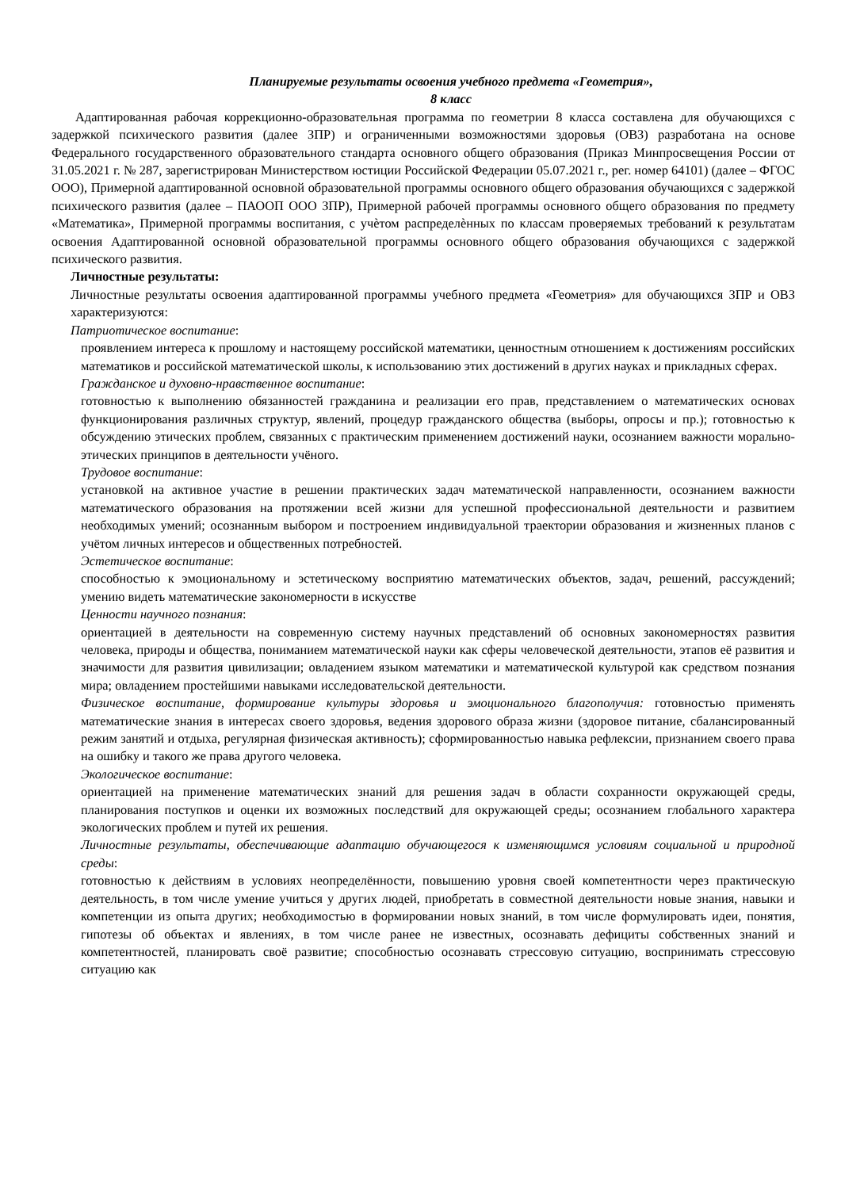Планируемые результаты освоения учебного предмета «Геометрия»,
8 класс
Адаптированная рабочая коррекционно-образовательная программа по геометрии 8 класса составлена для обучающихся с задержкой психического развития (далее ЗПР) и ограниченными возможностями здоровья (ОВЗ) разработана на основе Федерального государственного образовательного стандарта основного общего образования (Приказ Минпросвещения России от 31.05.2021 г. № 287, зарегистрирован Министерством юстиции Российской Федерации 05.07.2021 г., рег. номер 64101) (далее – ФГОС ООО), Примерной адаптированной основной образовательной программы основного общего образования обучающихся с задержкой психического развития (далее – ПАООП ООО ЗПР), Примерной рабочей программы основного общего образования по предмету «Математика», Примерной программы воспитания, с учѐтом распределѐнных по классам проверяемых требований к результатам освоения Адаптированной основной образовательной программы основного общего образования обучающихся с задержкой психического развития.
Личностные результаты:
Личностные результаты освоения адаптированной программы учебного предмета «Геометрия» для обучающихся ЗПР и ОВЗ характеризуются:
Патриотическое воспитание:
проявлением интереса к прошлому и настоящему российской математики, ценностным отношением к достижениям российских математиков и российской математической школы, к использованию этих достижений в других науках и прикладных сферах.
Гражданское и духовно-нравственное воспитание:
готовностью к выполнению обязанностей гражданина и реализации его прав, представлением о математических основах функционирования различных структур, явлений, процедур гражданского общества (выборы, опросы и пр.); готовностью к обсуждению этических проблем, связанных с практическим применением достижений науки, осознанием важности морально-этических принципов в деятельности учёного.
Трудовое воспитание:
установкой на активное участие в решении практических задач математической направленности, осознанием важности математического образования на протяжении всей жизни для успешной профессиональной деятельности и развитием необходимых умений; осознанным выбором и построением индивидуальной траектории образования и жизненных планов с учётом личных интересов и общественных потребностей.
Эстетическое воспитание:
способностью к эмоциональному и эстетическому восприятию математических объектов, задач, решений, рассуждений; умению видеть математические закономерности в искусстве
Ценности научного познания:
ориентацией в деятельности на современную систему научных представлений об основных закономерностях развития человека, природы и общества, пониманием математической науки как сферы человеческой деятельности, этапов её развития и значимости для развития цивилизации; овладением языком математики и математической культурой как средством познания мира; овладением простейшими навыками исследовательской деятельности.
Физическое воспитание, формирование культуры здоровья и эмоционального благополучия: готовностью применять математические знания в интересах своего здоровья, ведения здорового образа жизни (здоровое питание, сбалансированный режим занятий и отдыха, регулярная физическая активность); сформированностью навыка рефлексии, признанием своего права на ошибку и такого же права другого человека.
Экологическое воспитание:
ориентацией на применение математических знаний для решения задач в области сохранности окружающей среды, планирования поступков и оценки их возможных последствий для окружающей среды; осознанием глобального характера экологических проблем и путей их решения.
Личностные результаты, обеспечивающие адаптацию обучающегося к изменяющимся условиям социальной и природной среды:
готовностью к действиям в условиях неопределённости, повышению уровня своей компетентности через практическую деятельность, в том числе умение учиться у других людей, приобретать в совместной деятельности новые знания, навыки и компетенции из опыта других; необходимостью в формировании новых знаний, в том числе формулировать идеи, понятия, гипотезы об объектах и явлениях, в том числе ранее не известных, осознавать дефициты собственных знаний и компетентностей, планировать своё развитие; способностью осознавать стрессовую ситуацию, воспринимать стрессовую ситуацию как